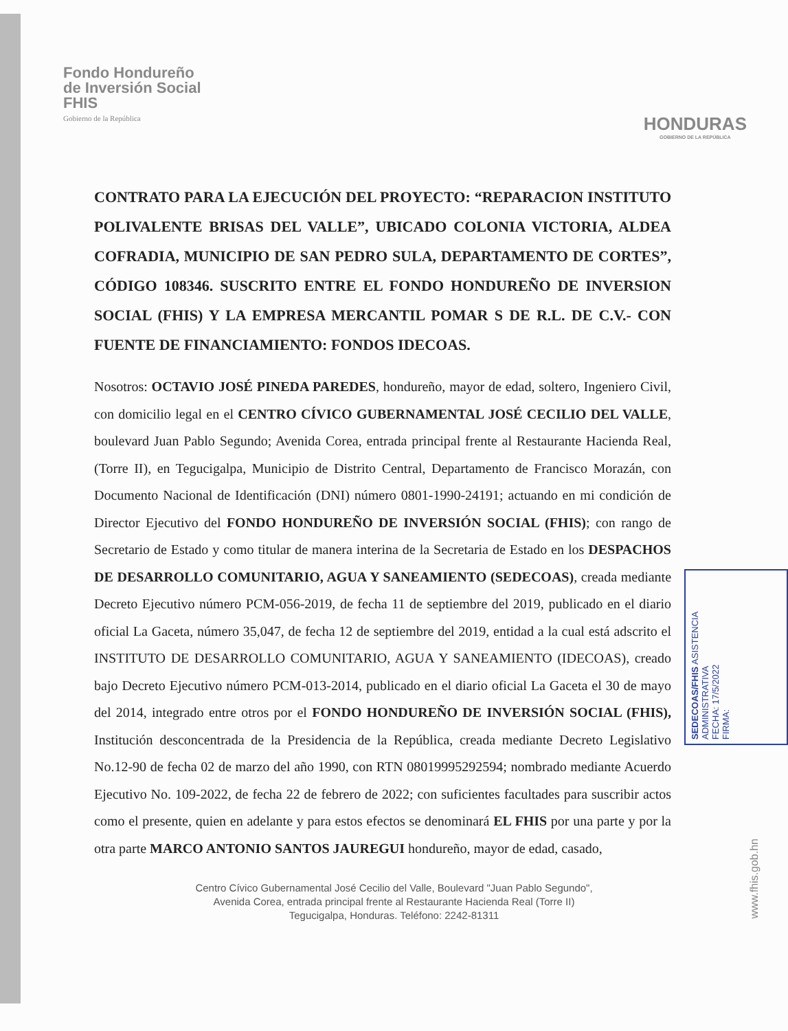Fondo Hondureño
de Inversión Social
FHIS
Gobierno de la República
HONDURAS
GOBIERNO DE LA REPÚBLICA
CONTRATO PARA LA EJECUCIÓN DEL PROYECTO: “REPARACION INSTITUTO POLIVALENTE BRISAS DEL VALLE”, UBICADO COLONIA VICTORIA, ALDEA COFRADIA, MUNICIPIO DE SAN PEDRO SULA, DEPARTAMENTO DE CORTES”, CÓDIGO 108346. SUSCRITO ENTRE EL FONDO HONDUREÑO DE INVERSION SOCIAL (FHIS) Y LA EMPRESA MERCANTIL POMAR S DE R.L. DE C.V.- CON FUENTE DE FINANCIAMIENTO: FONDOS IDECOAS.
Nosotros: OCTAVIO JOSÉ PINEDA PAREDES, hondureño, mayor de edad, soltero, Ingeniero Civil, con domicilio legal en el CENTRO CÍVICO GUBERNAMENTAL JOSÉ CECILIO DEL VALLE, boulevard Juan Pablo Segundo; Avenida Corea, entrada principal frente al Restaurante Hacienda Real, (Torre II), en Tegucigalpa, Municipio de Distrito Central, Departamento de Francisco Morazán, con Documento Nacional de Identificación (DNI) número 0801-1990-24191; actuando en mi condición de Director Ejecutivo del FONDO HONDUREÑO DE INVERSIÓN SOCIAL (FHIS); con rango de Secretario de Estado y como titular de manera interina de la Secretaria de Estado en los DESPACHOS DE DESARROLLO COMUNITARIO, AGUA Y SANEAMIENTO (SEDECOAS), creada mediante Decreto Ejecutivo número PCM-056-2019, de fecha 11 de septiembre del 2019, publicado en el diario oficial La Gaceta, número 35,047, de fecha 12 de septiembre del 2019, entidad a la cual está adscrito el INSTITUTO DE DESARROLLO COMUNITARIO, AGUA Y SANEAMIENTO (IDECOAS), creado bajo Decreto Ejecutivo número PCM-013-2014, publicado en el diario oficial La Gaceta el 30 de mayo del 2014, integrado entre otros por el FONDO HONDUREÑO DE INVERSIÓN SOCIAL (FHIS), Institución desconcentrada de la Presidencia de la República, creada mediante Decreto Legislativo No.12-90 de fecha 02 de marzo del año 1990, con RTN 08019995292594; nombrado mediante Acuerdo Ejecutivo No. 109-2022, de fecha 22 de febrero de 2022; con suficientes facultades para suscribir actos como el presente, quien en adelante y para estos efectos se denominará EL FHIS por una parte y por la otra parte MARCO ANTONIO SANTOS JAUREGUI hondureño, mayor de edad, casado,
Centro Cívico Gubernamental José Cecilio del Valle, Boulevard "Juan Pablo Segundo",
Avenida Corea, entrada principal frente al Restaurante Hacienda Real (Torre II)
Tegucigalpa, Honduras. Teléfono: 2242-81311
SEDECOAS/FHIS ASISTENCIA ADMINISTRATIVA
FECHA: 17/5/2022
FIRMA:
www.fhis.gob.hn